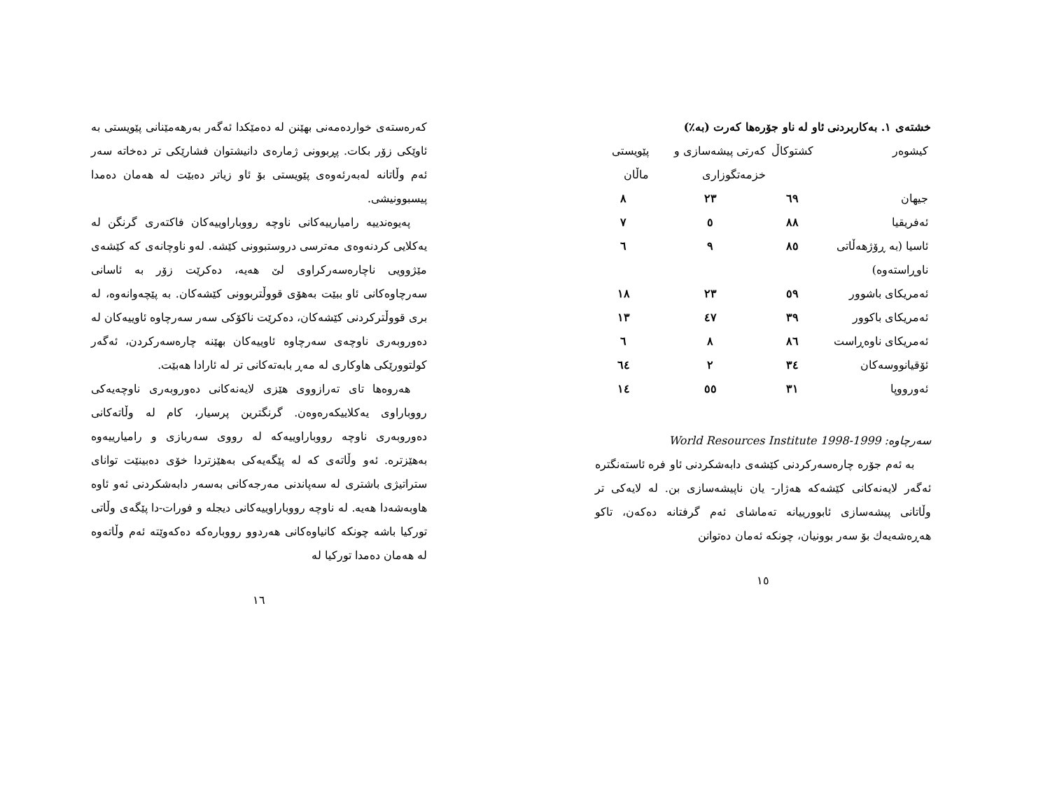خشتەی ١. بەکاربردنی ئاو لە ناو جۆرەها کەرت (بە٪)
| کیشوەر | کشتوکاڵ | کەرتی پیشەسازی و خزمەتگوزاری | پێویستی ماڵان |
| --- | --- | --- | --- |
| جیهان | ٦٩ | ٢٣ | ٨ |
| ئەفریقیا | ٨٨ | ٥ | ٧ |
| ئاسیا (بە ڕۆژهەڵاتی ناوڕاستەوە) | ٨٥ | ٩ | ٦ |
| ئەمریکای باشوور | ٥٩ | ٢٣ | ١٨ |
| ئەمریکای باکوور | ٣٩ | ٤٧ | ١٣ |
| ئەمریکای ناوەڕاست | ٨٦ | ٨ | ٦ |
| ئۆقیانووسەکان | ٣٤ | ٢ | ٦٤ |
| ئەورووپا | ٣١ | ٥٥ | ١٤ |
سەرچاوە: World Resources Institute 1998-1999
بە ئەم جۆرە چارەسەرکردنی کێشەی دابەشکردنی ئاو فرە ئاستەنگترە ئەگەر لایەنەکانی کێشەکە هەژار- یان ناپیشەسازی بن. لە لایەکی تر وڵاتانی پیشەسازی ئابوورییانە تەماشای ئەم گرفتانە دەکەن، تاکو هەڕەشەیەك بۆ سەر بوونیان، چونکە ئەمان دەتوانن
١٥
کەرەستەی خواردەمەنی بهێنن لە دەمێکدا ئەگەر بەرهەمێنانی پێویستی بە ئاوێکی زۆر بکات. پڕبوونی ژمارەی دانیشتوان فشارێکی تر دەخاتە سەر ئەم وڵاتانە لەبەرئەوەی پێویستی بۆ ئاو زیاتر دەبێت لە هەمان دەمدا پیسبوونیشی.
پەیوەندییە رامیارییەکانی ناوچە رووباراوییەکان فاکتەری گرنگن لە یەکلایی کردنەوەی مەترسی دروستبوونی کێشە. لەو ناوچانەی کە کێشەی مێژوویی ناچارەسەرکراوی لێ هەیە، دەکرێت زۆر بە ئاسانی سەرچاوەکانی ئاو ببێت بەهۆی قووڵتربوونی کێشەکان. بە پێچەوانەوە، لە بری قووڵترکردنی کێشەکان، دەکرێت ناکۆکی سەر سەرچاوە ئاوییەکان لە دەوروبەری ناوچەی سەرچاوە ئاوییەکان بهێنە چارەسەرکردن، ئەگەر کولتوورێکی هاوکاری لە مەڕ بابەتەکانی تر لە ئارادا هەبێت.
هەروەها تای تەرازووی هێزی لایەنەکانی دەوروبەری ناوچەیەکی رووباراوی یەکلاییکەرەوەن. گرنگترین پرسیار، کام لە وڵاتەکانی دەوروبەری ناوچە رووباراوییەکە لە رووی سەربازی و رامیارییەوە بەهێزترە. ئەو وڵاتەی کە لە پێگەیەکی بەهێزتردا خۆی دەبینێت توانای ستراتیژی باشتری لە سەپاندنی مەرجەکانی بەسەر دابەشکردنی ئەو ئاوە هاوبەشەدا هەیە. لە ناوچە رووباراوییەکانی دیجلە و فورات-دا پێگەی وڵاتی تورکیا باشە چونکە کانیاوەکانی هەردوو رووبارەکە دەکەوێتە ئەم وڵاتەوە لە هەمان دەمدا تورکیا لە
١٦